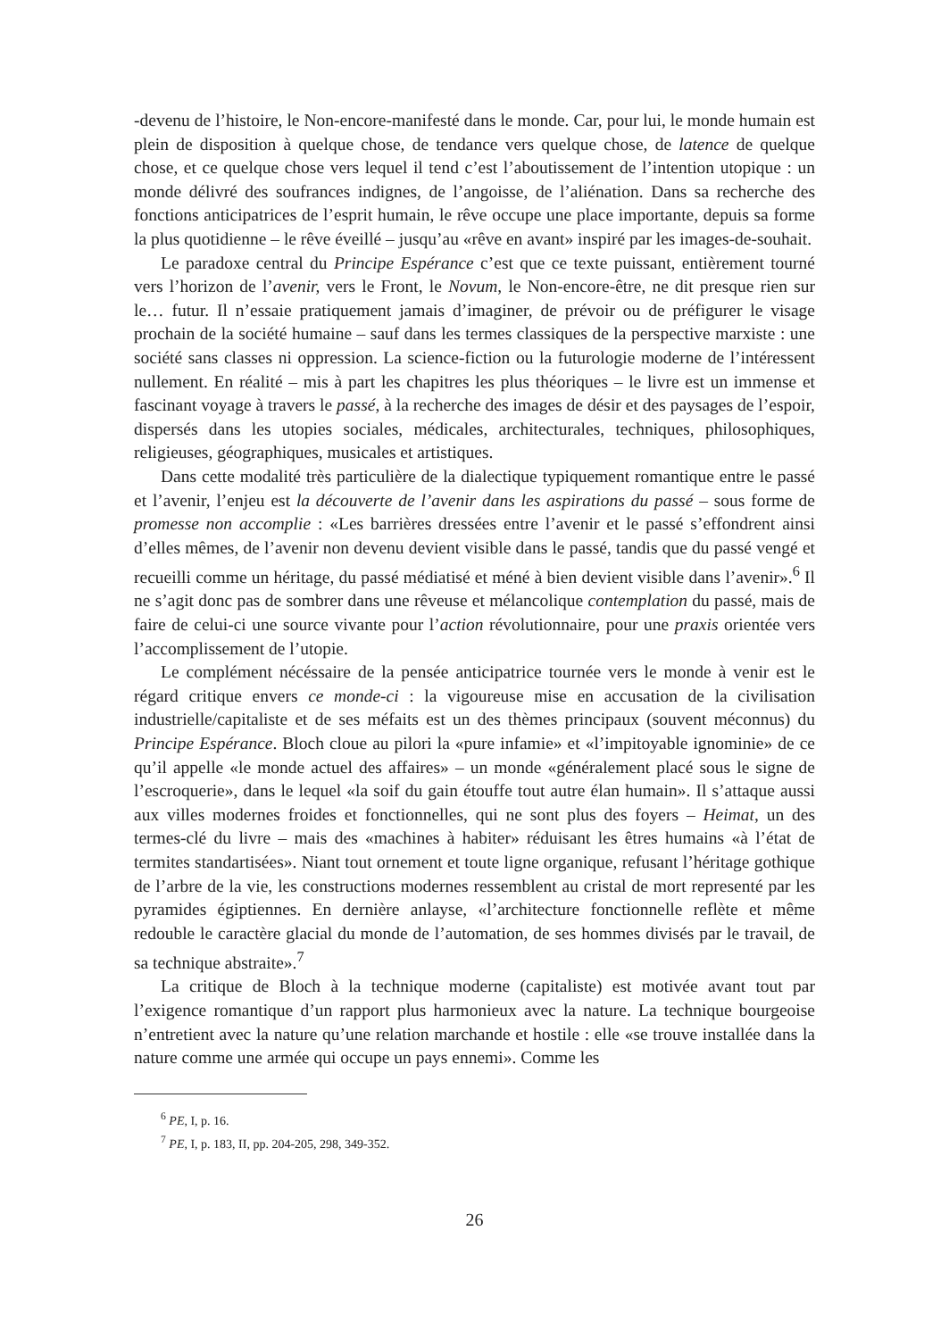-devenu de l’histoire, le Non-encore-manifesté dans le monde. Car, pour lui, le monde humain est plein de disposition à quelque chose, de tendance vers quelque chose, de latence de quelque chose, et ce quelque chose vers lequel il tend c’est l’aboutissement de l’intention utopique : un monde délivré des soufrances indignes, de l’angoisse, de l’aliénation. Dans sa recherche des fonctions anticipatrices de l’esprit humain, le rêve occupe une place importante, depuis sa forme la plus quotidienne – le rêve éveillé – jusqu’au «rêve en avant» inspiré par les images-de-souhait.
Le paradoxe central du Principe Espérance c’est que ce texte puissant, entièrement tourné vers l’horizon de l’avenir, vers le Front, le Novum, le Non-encore-être, ne dit presque rien sur le… futur. Il n’essaie pratiquement jamais d’imaginer, de prévoir ou de préfigurer le visage prochain de la société humaine – sauf dans les termes classiques de la perspective marxiste : une société sans classes ni oppression. La science-fiction ou la futurologie moderne de l’intéressent nullement. En réalité – mis à part les chapitres les plus théoriques – le livre est un immense et fascinant voyage à travers le passé, à la recherche des images de désir et des paysages de l’espoir, dispersés dans les utopies sociales, médicales, architecturales, techniques, philosophiques, religieuses, géographiques, musicales et artistiques.
Dans cette modalité très particulière de la dialectique typiquement romantique entre le passé et l’avenir, l’enjeu est la découverte de l’avenir dans les aspirations du passé – sous forme de promesse non accomplie : «Les barrières dressées entre l’avenir et le passé s’effondrent ainsi d’elles mêmes, de l’avenir non devenu devient visible dans le passé, tandis que du passé vengé et recueilli comme un héritage, du passé médiatisé et méné à bien devient visible dans l’avenir».<sup>6</sup> Il ne s’agit donc pas de sombrer dans une rêveuse et mélancolique contemplation du passé, mais de faire de celui-ci une source vivante pour l’action révolutionnaire, pour une praxis orientée vers l’accomplissement de l’utopie.
Le complément nécéssaire de la pensée anticipatrice tournée vers le monde à venir est le régard critique envers ce monde-ci : la vigoureuse mise en accusation de la civilisation industrielle/capitaliste et de ses méfaits est un des thèmes principaux (souvent méconnus) du Principe Espérance. Bloch cloue au pilori la «pure infamie» et «l’impitoyable ignominie» de ce qu’il appelle «le monde actuel des affaires» – un monde «généralement placé sous le signe de l’escroquerie», dans le lequel «la soif du gain étouffe tout autre élan humain». Il s’attaque aussi aux villes modernes froides et fonctionnelles, qui ne sont plus des foyers – Heimat, un des termes-clé du livre – mais des «machines à habiter» réduisant les êtres humains «à l’état de termites standartisées». Niant tout ornement et toute ligne organique, refusant l’héritage gothique de l’arbre de la vie, les constructions modernes ressemblent au cristal de mort representé par les pyramides égiptiennes. En dernière anlayse, «l’architecture fonctionnelle reflète et même redouble le caractère glacial du monde de l’automation, de ses hommes divisés par le travail, de sa technique abstraite».<sup>7</sup>
La critique de Bloch à la technique moderne (capitaliste) est motivée avant tout par l’exigence romantique d’un rapport plus harmonieux avec la nature. La technique bourgeoise n’entretient avec la nature qu’une relation marchande et hostile : elle «se trouve installée dans la nature comme une armée qui occupe un pays ennemi». Comme les
<sup>6</sup> PE, I, p. 16.
<sup>7</sup> PE, I, p. 183, II, pp. 204-205, 298, 349-352.
26